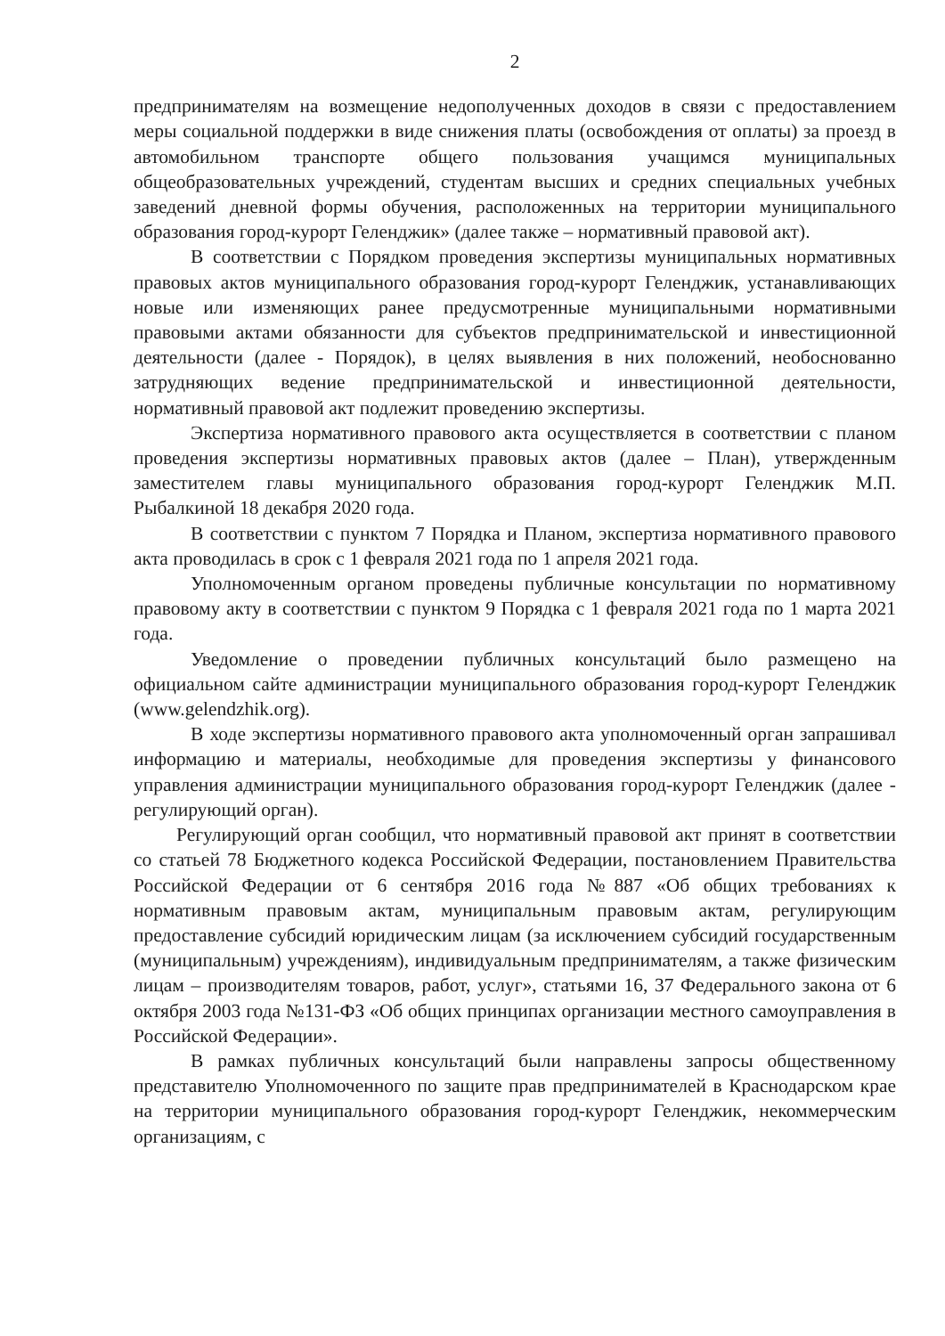2
предпринимателям на возмещение недополученных доходов в связи с предоставлением меры социальной поддержки в виде снижения платы (освобождения от оплаты) за проезд в автомобильном транспорте общего пользования учащимся муниципальных общеобразовательных учреждений, студентам высших и средних специальных учебных заведений дневной формы обучения, расположенных на территории муниципального образования город-курорт Геленджик» (далее также – нормативный правовой акт).
В соответствии с Порядком проведения экспертизы муниципальных нормативных правовых актов муниципального образования город-курорт Геленджик, устанавливающих новые или изменяющих ранее предусмотренные муниципальными нормативными правовыми актами обязанности для субъектов предпринимательской и инвестиционной деятельности (далее - Порядок), в целях выявления в них положений, необоснованно затрудняющих ведение предпринимательской и инвестиционной деятельности, нормативный правовой акт подлежит проведению экспертизы.
Экспертиза нормативного правового акта осуществляется в соответствии с планом проведения экспертизы нормативных правовых актов (далее – План), утвержденным заместителем главы муниципального образования город-курорт Геленджик М.П. Рыбалкиной 18 декабря 2020 года.
В соответствии с пунктом 7 Порядка и Планом, экспертиза нормативного правового акта проводилась в срок с 1 февраля 2021 года по 1 апреля 2021 года.
Уполномоченным органом проведены публичные консультации по нормативному правовому акту в соответствии с пунктом 9 Порядка с 1 февраля 2021 года по 1 марта 2021 года.
Уведомление о проведении публичных консультаций было размещено на официальном сайте администрации муниципального образования город-курорт Геленджик (www.gelendzhik.org).
В ходе экспертизы нормативного правового акта уполномоченный орган запрашивал информацию и материалы, необходимые для проведения экспертизы у финансового управления администрации муниципального образования город-курорт Геленджик (далее - регулирующий орган).
Регулирующий орган сообщил, что нормативный правовой акт принят в соответствии со статьей 78 Бюджетного кодекса Российской Федерации, постановлением Правительства Российской Федерации от 6 сентября 2016 года №887 «Об общих требованиях к нормативным правовым актам, муниципальным правовым актам, регулирующим предоставление субсидий юридическим лицам (за исключением субсидий государственным (муниципальным) учреждениям), индивидуальным предпринимателям, а также физическим лицам – производителям товаров, работ, услуг», статьями 16, 37 Федерального закона от 6 октября 2003 года №131-ФЗ «Об общих принципах организации местного самоуправления в Российской Федерации».
В рамках публичных консультаций были направлены запросы общественному представителю Уполномоченного по защите прав предпринимателей в Краснодарском крае на территории муниципального образования город-курорт Геленджик, некоммерческим организациям, с